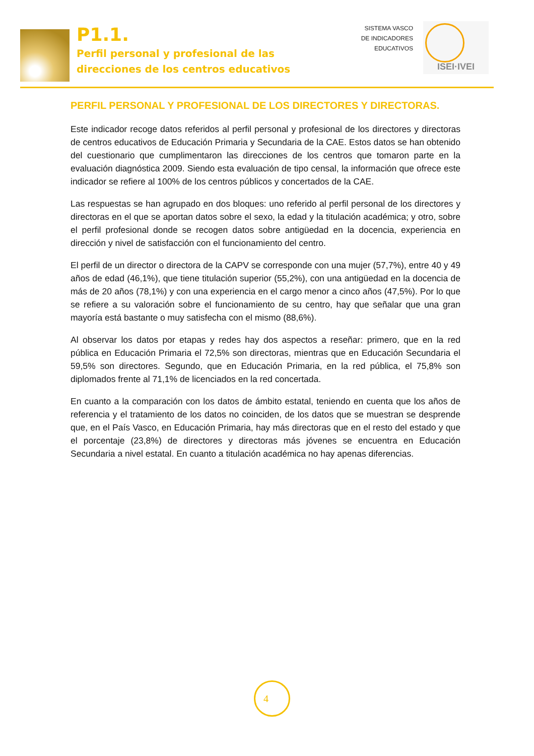P1.1.
Perfil personal y profesional de las
direcciones de los centros educativos
SISTEMA VASCO
DE INDICADORES
EDUCATIVOS
ISEI·IVEI
PERFIL PERSONAL Y PROFESIONAL DE LOS DIRECTORES Y DIRECTORAS.
Este indicador recoge datos referidos al perfil personal y profesional de los directores y directoras de centros educativos de Educación Primaria y Secundaria de la CAE. Estos datos se han obtenido del cuestionario que cumplimentaron las direcciones de los centros que tomaron parte en la evaluación diagnóstica 2009. Siendo esta evaluación de tipo censal, la información que ofrece este indicador se refiere al 100% de los centros públicos y concertados de la CAE.
Las respuestas se han agrupado en dos bloques: uno referido al perfil personal de los directores y directoras en el que se aportan datos sobre el sexo, la edad y la titulación académica; y otro, sobre el perfil profesional donde se recogen datos sobre antigüedad en la docencia, experiencia en dirección y nivel de satisfacción con el funcionamiento del centro.
El perfil de un director o directora de la CAPV se corresponde con una mujer (57,7%), entre 40 y 49 años de edad (46,1%), que tiene titulación superior (55,2%), con una antigüedad en la docencia de más de 20 años (78,1%) y con una experiencia en el cargo menor a cinco años (47,5%). Por lo que se refiere a su valoración sobre el funcionamiento de su centro, hay que señalar que una gran mayoría está bastante o muy satisfecha con el mismo (88,6%).
Al observar los datos por etapas y redes hay dos aspectos a reseñar: primero, que en la red pública en Educación Primaria el 72,5% son directoras, mientras que en Educación Secundaria el 59,5% son directores. Segundo, que en Educación Primaria, en la red pública, el 75,8% son diplomados frente al 71,1% de licenciados en la red concertada.
En cuanto a la comparación con los datos de ámbito estatal, teniendo en cuenta que los años de referencia y el tratamiento de los datos no coinciden, de los datos que se muestran se desprende que, en el País Vasco, en Educación Primaria, hay más directoras que en el resto del estado y que el porcentaje (23,8%) de directores y directoras más jóvenes se encuentra en Educación Secundaria a nivel estatal. En cuanto a titulación académica no hay apenas diferencias.
4